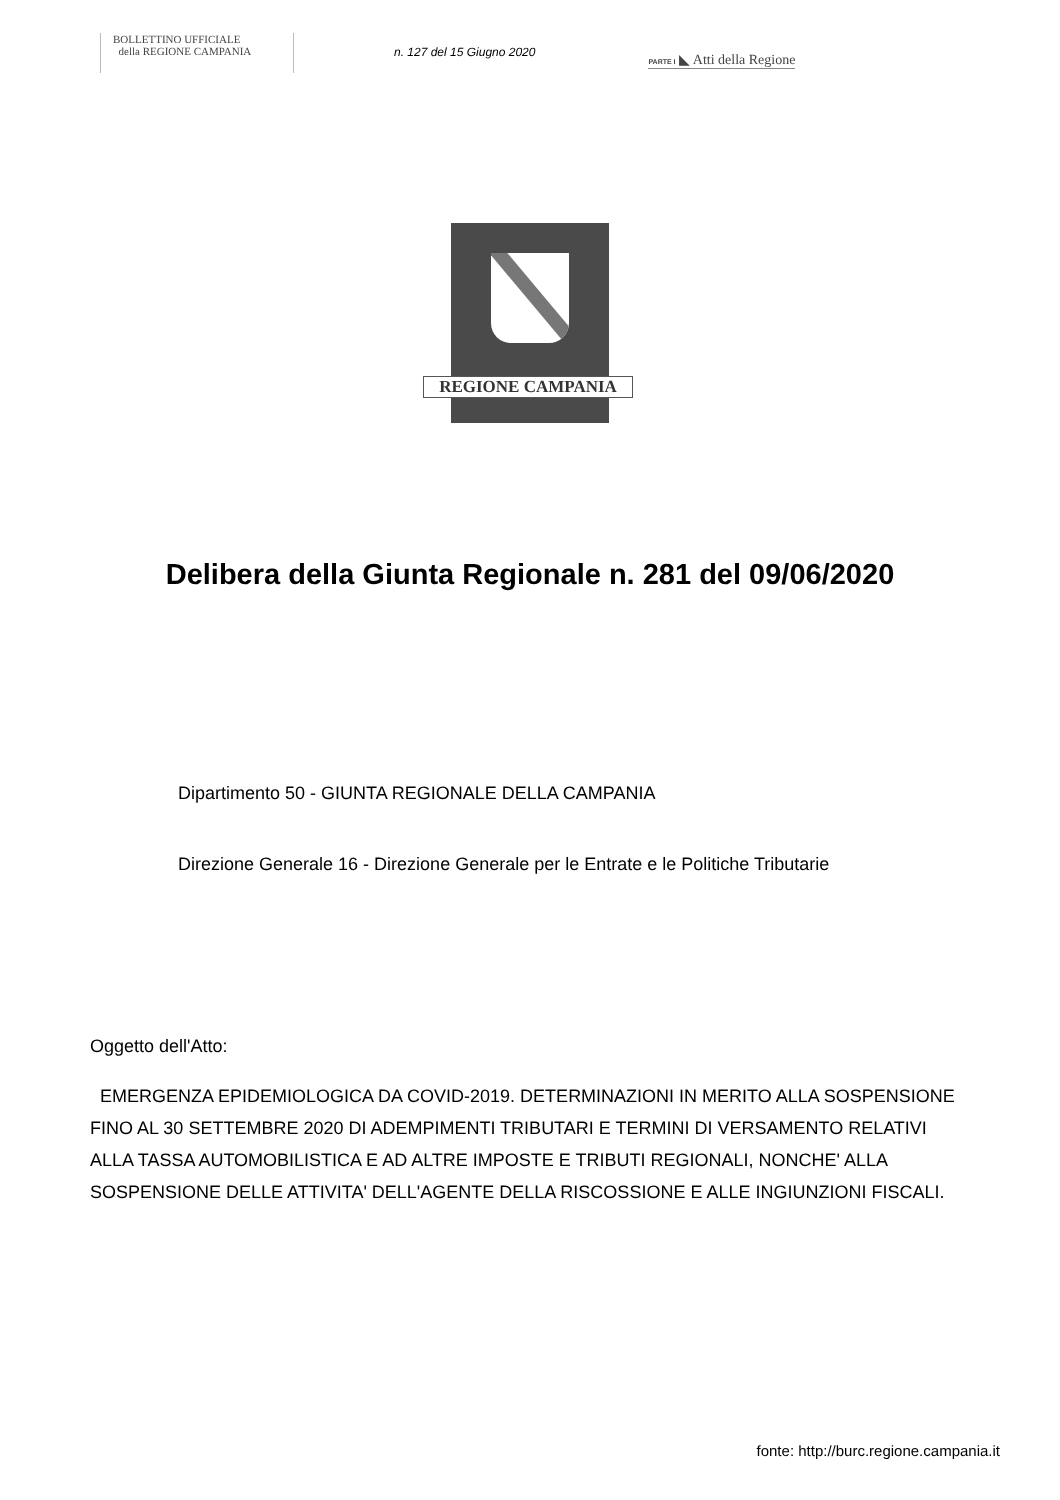BOLLETTINO UFFICIALE
della REGIONE CAMPANIA
n. 127 del 15 Giugno 2020
PARTE I ◣ Atti della Regione
REGIONE CAMPANIA
Delibera della Giunta Regionale n. 281 del 09/06/2020
Dipartimento 50 - GIUNTA REGIONALE DELLA CAMPANIA
Direzione Generale 16 - Direzione Generale per le Entrate e le Politiche Tributarie
Oggetto dell'Atto:
EMERGENZA EPIDEMIOLOGICA DA COVID-2019. DETERMINAZIONI IN MERITO ALLA SOSPENSIONE FINO AL 30 SETTEMBRE 2020 DI ADEMPIMENTI TRIBUTARI E TERMINI DI VERSAMENTO RELATIVI ALLA TASSA AUTOMOBILISTICA E AD ALTRE IMPOSTE E TRIBUTI REGIONALI, NONCHE' ALLA SOSPENSIONE DELLE ATTIVITA' DELL'AGENTE DELLA RISCOSSIONE E ALLE INGIUNZIONI FISCALI.
fonte: http://burc.regione.campania.it